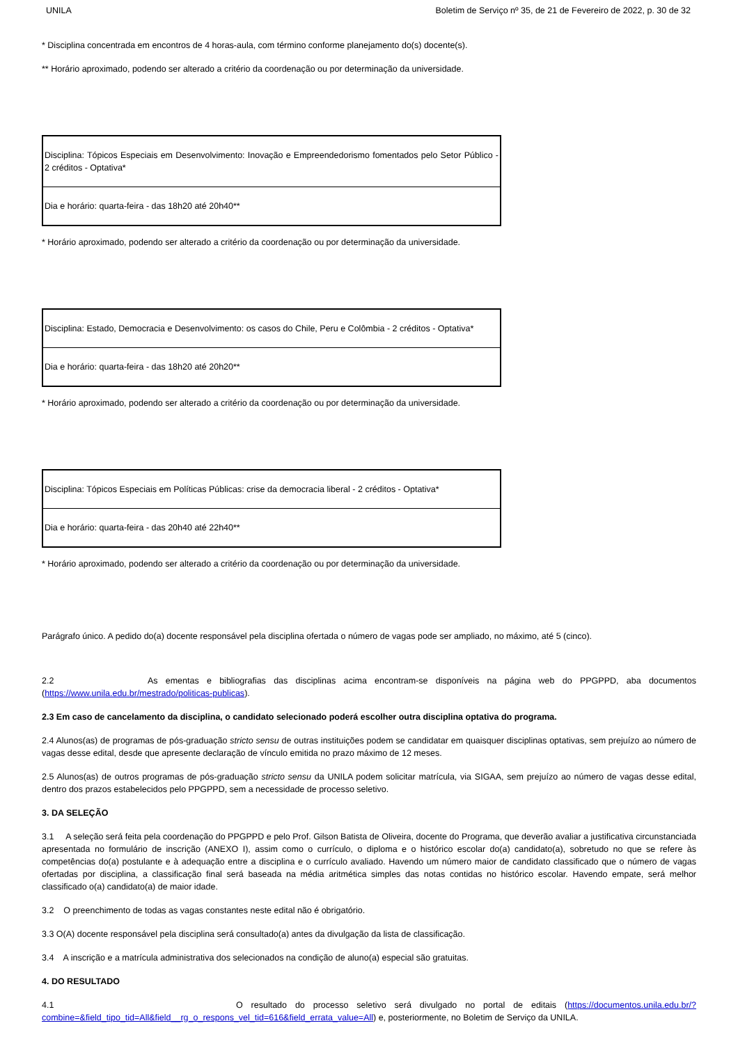UNILA Boletim de Serviço nº 35, de 21 de Fevereiro de 2022, p. 30 de 32
* Disciplina concentrada em encontros de 4 horas-aula, com término conforme planejamento do(s) docente(s).
** Horário aproximado, podendo ser alterado a critério da coordenação ou por determinação da universidade.
| Disciplina: Tópicos Especiais em Desenvolvimento: Inovação e Empreendedorismo fomentados pelo Setor Público - 2 créditos - Optativa* |
| Dia e horário: quarta-feira - das 18h20 até 20h40** |
* Horário aproximado, podendo ser alterado a critério da coordenação ou por determinação da universidade.
| Disciplina: Estado, Democracia e Desenvolvimento: os casos do Chile, Peru e Colômbia - 2 créditos - Optativa* |
| Dia e horário: quarta-feira - das 18h20 até 20h20** |
* Horário aproximado, podendo ser alterado a critério da coordenação ou por determinação da universidade.
| Disciplina: Tópicos Especiais em Políticas Públicas: crise da democracia liberal - 2 créditos - Optativa* |
| Dia e horário: quarta-feira - das 20h40 até 22h40** |
* Horário aproximado, podendo ser alterado a critério da coordenação ou por determinação da universidade.
Parágrafo único. A pedido do(a) docente responsável pela disciplina ofertada o número de vagas pode ser ampliado, no máximo, até 5 (cinco).
2.2 As ementas e bibliografias das disciplinas acima encontram-se disponíveis na página web do PPGPPD, aba documentos (https://www.unila.edu.br/mestrado/politicas-publicas).
2.3 Em caso de cancelamento da disciplina, o candidato selecionado poderá escolher outra disciplina optativa do programa.
2.4 Alunos(as) de programas de pós-graduação stricto sensu de outras instituições podem se candidatar em quaisquer disciplinas optativas, sem prejuízo ao número de vagas desse edital, desde que apresente declaração de vínculo emitida no prazo máximo de 12 meses.
2.5 Alunos(as) de outros programas de pós-graduação stricto sensu da UNILA podem solicitar matrícula, via SIGAA, sem prejuízo ao número de vagas desse edital, dentro dos prazos estabelecidos pelo PPGPPD, sem a necessidade de processo seletivo.
3. DA SELEÇÃO
3.1 A seleção será feita pela coordenação do PPGPPD e pelo Prof. Gilson Batista de Oliveira, docente do Programa, que deverão avaliar a justificativa circunstanciada apresentada no formulário de inscrição (ANEXO I), assim como o currículo, o diploma e o histórico escolar do(a) candidato(a), sobretudo no que se refere às competências do(a) postulante e à adequação entre a disciplina e o currículo avaliado. Havendo um número maior de candidato classificado que o número de vagas ofertadas por disciplina, a classificação final será baseada na média aritmética simples das notas contidas no histórico escolar. Havendo empate, será melhor classificado o(a) candidato(a) de maior idade.
3.2 O preenchimento de todas as vagas constantes neste edital não é obrigatório.
3.3 O(A) docente responsável pela disciplina será consultado(a) antes da divulgação da lista de classificação.
3.4 A inscrição e a matrícula administrativa dos selecionados na condição de aluno(a) especial são gratuitas.
4. DO RESULTADO
4.1 O resultado do processo seletivo será divulgado no portal de editais (https://documentos.unila.edu.br/?combine=&field_tipo_tid=All&field__rg_o_respons_vel_tid=616&field_errata_value=All) e, posteriormente, no Boletim de Serviço da UNILA.